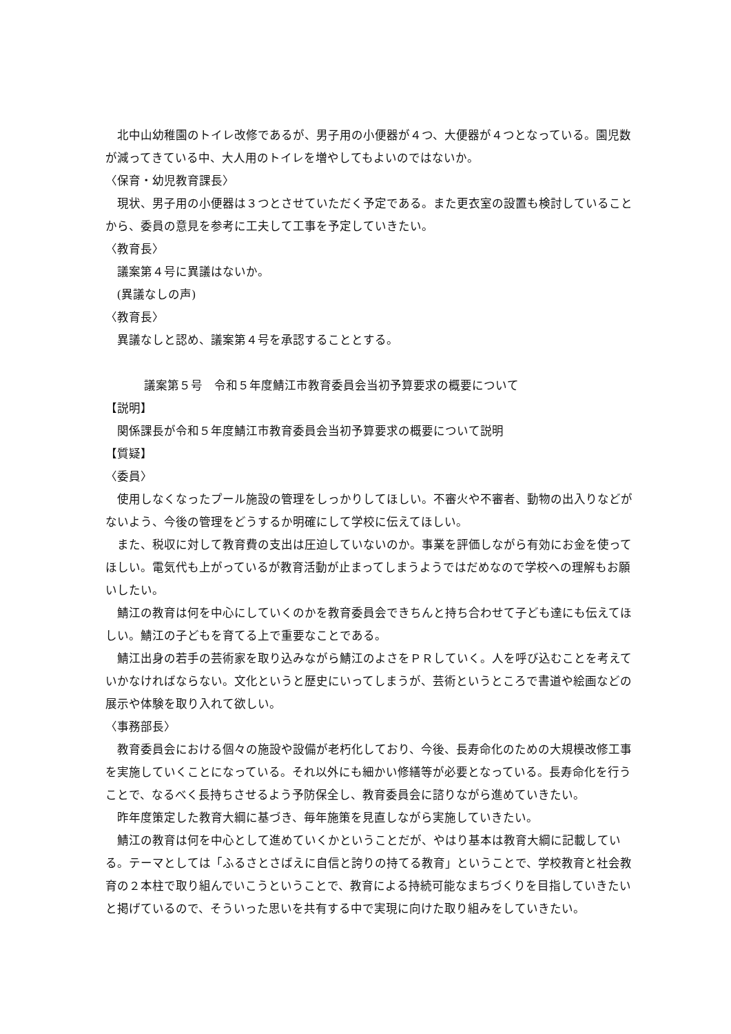北中山幼稚園のトイレ改修であるが、男子用の小便器が４つ、大便器が４つとなっている。園児数が減ってきている中、大人用のトイレを増やしてもよいのではないか。
〈保育・幼児教育課長〉
現状、男子用の小便器は３つとさせていただく予定である。また更衣室の設置も検討していることから、委員の意見を参考に工夫して工事を予定していきたい。
〈教育長〉
議案第４号に異議はないか。
(異議なしの声)
〈教育長〉
異議なしと認め、議案第４号を承認することとする。
議案第５号　令和５年度鯖江市教育委員会当初予算要求の概要について
【説明】
関係課長が令和５年度鯖江市教育委員会当初予算要求の概要について説明
【質疑】
〈委員〉
使用しなくなったプール施設の管理をしっかりしてほしい。不審火や不審者、動物の出入りなどがないよう、今後の管理をどうするか明確にして学校に伝えてほしい。
また、税収に対して教育費の支出は圧迫していないのか。事業を評価しながら有効にお金を使ってほしい。電気代も上がっているが教育活動が止まってしまうようではだめなので学校への理解もお願いしたい。
鯖江の教育は何を中心にしていくのかを教育委員会できちんと持ち合わせて子ども達にも伝えてほしい。鯖江の子どもを育てる上で重要なことである。
鯖江出身の若手の芸術家を取り込みながら鯖江のよさをＰＲしていく。人を呼び込むことを考えていかなければならない。文化というと歴史にいってしまうが、芸術というところで書道や絵画などの展示や体験を取り入れて欲しい。
〈事務部長〉
教育委員会における個々の施設や設備が老朽化しており、今後、長寿命化のための大規模改修工事を実施していくことになっている。それ以外にも細かい修繕等が必要となっている。長寿命化を行うことで、なるべく長持ちさせるよう予防保全し、教育委員会に諮りながら進めていきたい。
昨年度策定した教育大綱に基づき、毎年施策を見直しながら実施していきたい。
鯖江の教育は何を中心として進めていくかということだが、やはり基本は教育大綱に記載している。テーマとしては「ふるさとさばえに自信と誇りの持てる教育」ということで、学校教育と社会教育の２本柱で取り組んでいこうということで、教育による持続可能なまちづくりを目指していきたいと掲げているので、そういった思いを共有する中で実現に向けた取り組みをしていきたい。